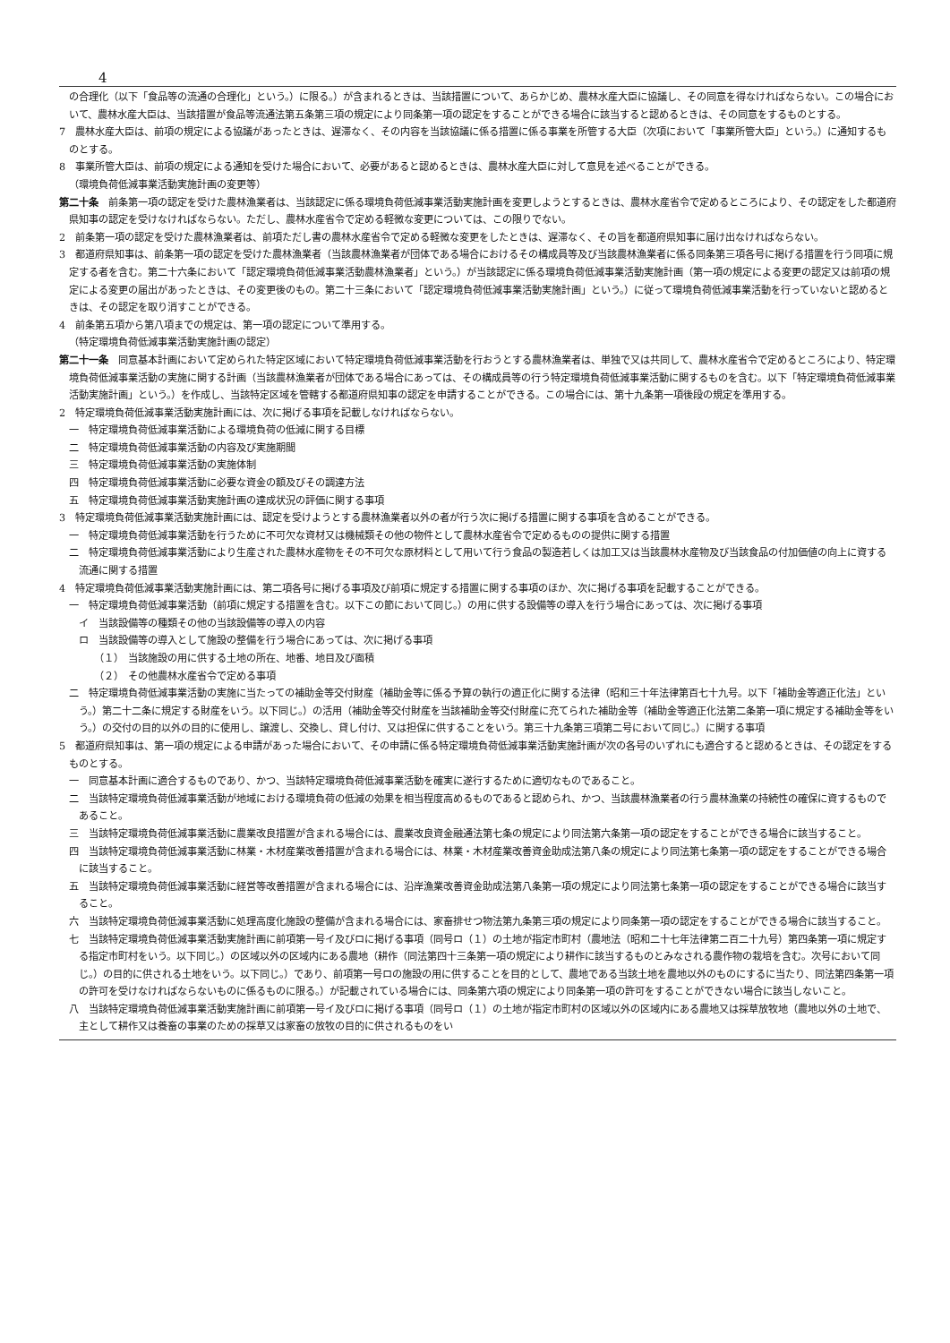4
の合理化（以下「食品等の流通の合理化」という。）に限る。）が含まれるときは、当該措置について、あらかじめ、農林水産大臣に協議し、その同意を得なければならない。この場合において、農林水産大臣は、当該措置が食品等流通法第五条第三項の規定により同条第一項の認定をすることができる場合に該当すると認めるときは、その同意をするものとする。
7　農林水産大臣は、前項の規定による協議があったときは、遅滞なく、その内容を当該協議に係る措置に係る事業を所管する大臣（次項において「事業所管大臣」という。）に通知するものとする。
8　事業所管大臣は、前項の規定による通知を受けた場合において、必要があると認めるときは、農林水産大臣に対して意見を述べることができる。
（環境負荷低減事業活動実施計画の変更等）
第二十条　前条第一項の認定を受けた農林漁業者は、当該認定に係る環境負荷低減事業活動実施計画を変更しようとするときは、農林水産省令で定めるところにより、その認定をした都道府県知事の認定を受けなければならない。ただし、農林水産省令で定める軽微な変更については、この限りでない。
2　前条第一項の認定を受けた農林漁業者は、前項ただし書の農林水産省令で定める軽微な変更をしたときは、遅滞なく、その旨を都道府県知事に届け出なければならない。
3　都道府県知事は、前条第一項の認定を受けた農林漁業者（当該農林漁業者が団体である場合におけるその構成員等及び当該農林漁業者に係る同条第三項各号に掲げる措置を行う同項に規定する者を含む。第二十六条において「認定環境負荷低減事業活動農林漁業者」という。）が当該認定に係る環境負荷低減事業活動実施計画（第一項の規定による変更の認定又は前項の規定による変更の届出があったときは、その変更後のもの。第二十三条において「認定環境負荷低減事業活動実施計画」という。）に従って環境負荷低減事業活動を行っていないと認めるときは、その認定を取り消すことができる。
4　前条第五項から第八項までの規定は、第一項の認定について準用する。
（特定環境負荷低減事業活動実施計画の認定）
第二十一条　同意基本計画において定められた特定区域において特定環境負荷低減事業活動を行おうとする農林漁業者は、単独で又は共同して、農林水産省令で定めるところにより、特定環境負荷低減事業活動の実施に関する計画（当該農林漁業者が団体である場合にあっては、その構成員等の行う特定環境負荷低減事業活動に関するものを含む。以下「特定環境負荷低減事業活動実施計画」という。）を作成し、当該特定区域を管轄する都道府県知事の認定を申請することができる。この場合には、第十九条第一項後段の規定を準用する。
2　特定環境負荷低減事業活動実施計画には、次に掲げる事項を記載しなければならない。
一　特定環境負荷低減事業活動による環境負荷の低減に関する目標
二　特定環境負荷低減事業活動の内容及び実施期間
三　特定環境負荷低減事業活動の実施体制
四　特定環境負荷低減事業活動に必要な資金の額及びその調達方法
五　特定環境負荷低減事業活動実施計画の達成状況の評価に関する事項
3　特定環境負荷低減事業活動実施計画には、認定を受けようとする農林漁業者以外の者が行う次に掲げる措置に関する事項を含めることができる。
一　特定環境負荷低減事業活動を行うために不可欠な資材又は機械類その他の物件として農林水産省令で定めるものの提供に関する措置
二　特定環境負荷低減事業活動により生産された農林水産物をその不可欠な原材料として用いて行う食品の製造若しくは加工又は当該農林水産物及び当該食品の付加価値の向上に資する流通に関する措置
4　特定環境負荷低減事業活動実施計画には、第二項各号に掲げる事項及び前項に規定する措置に関する事項のほか、次に掲げる事項を記載することができる。
一　特定環境負荷低減事業活動（前項に規定する措置を含む。以下この節において同じ。）の用に供する設備等の導入を行う場合にあっては、次に掲げる事項
イ　当該設備等の種類その他の当該設備等の導入の内容
ロ　当該設備等の導入として施設の整備を行う場合にあっては、次に掲げる事項
（１）　当該施設の用に供する土地の所在、地番、地目及び面積
（２）　その他農林水産省令で定める事項
二　特定環境負荷低減事業活動の実施に当たっての補助金等交付財産（補助金等に係る予算の執行の適正化に関する法律（昭和三十年法律第百七十九号。以下「補助金等適正化法」という。）第二十二条に規定する財産をいう。以下同じ。）の活用（補助金等交付財産を当該補助金等交付財産に充てられた補助金等（補助金等適正化法第二条第一項に規定する補助金等をいう。）の交付の目的以外の目的に使用し、譲渡し、交換し、貸し付け、又は担保に供することをいう。第三十九条第三項第二号において同じ。）に関する事項
5　都道府県知事は、第一項の規定による申請があった場合において、その申請に係る特定環境負荷低減事業活動実施計画が次の各号のいずれにも適合すると認めるときは、その認定をするものとする。
一　同意基本計画に適合するものであり、かつ、当該特定環境負荷低減事業活動を確実に遂行するために適切なものであること。
二　当該特定環境負荷低減事業活動が地域における環境負荷の低減の効果を相当程度高めるものであると認められ、かつ、当該農林漁業者の行う農林漁業の持続性の確保に資するものであること。
三　当該特定環境負荷低減事業活動に農業改良措置が含まれる場合には、農業改良資金融通法第七条の規定により同法第六条第一項の認定をすることができる場合に該当すること。
四　当該特定環境負荷低減事業活動に林業・木材産業改善措置が含まれる場合には、林業・木材産業改善資金助成法第八条の規定により同法第七条第一項の認定をすることができる場合に該当すること。
五　当該特定環境負荷低減事業活動に経営等改善措置が含まれる場合には、沿岸漁業改善資金助成法第八条第一項の規定により同法第七条第一項の認定をすることができる場合に該当すること。
六　当該特定環境負荷低減事業活動に処理高度化施設の整備が含まれる場合には、家畜排せつ物法第九条第三項の規定により同条第一項の認定をすることができる場合に該当すること。
七　当該特定環境負荷低減事業活動実施計画に前項第一号イ及びロに掲げる事項（同号ロ（１）の土地が指定市町村（農地法（昭和二十七年法律第二百二十九号）第四条第一項に規定する指定市町村をいう。以下同じ。）の区域以外の区域内にある農地（耕作（同法第四十三条第一項の規定により耕作に該当するものとみなされる農作物の栽培を含む。次号において同じ。）の目的に供される土地をいう。以下同じ。）であり、前項第一号ロの施設の用に供することを目的として、農地である当該土地を農地以外のものにするに当たり、同法第四条第一項の許可を受けなければならないものに係るものに限る。）が記載されている場合には、同条第六項の規定により同条第一項の許可をすることができない場合に該当しないこと。
八　当該特定環境負荷低減事業活動実施計画に前項第一号イ及びロに掲げる事項（同号ロ（１）の土地が指定市町村の区域以外の区域内にある農地又は採草放牧地（農地以外の土地で、主として耕作又は養畜の事業のための採草又は家畜の放牧の目的に供されるものをい